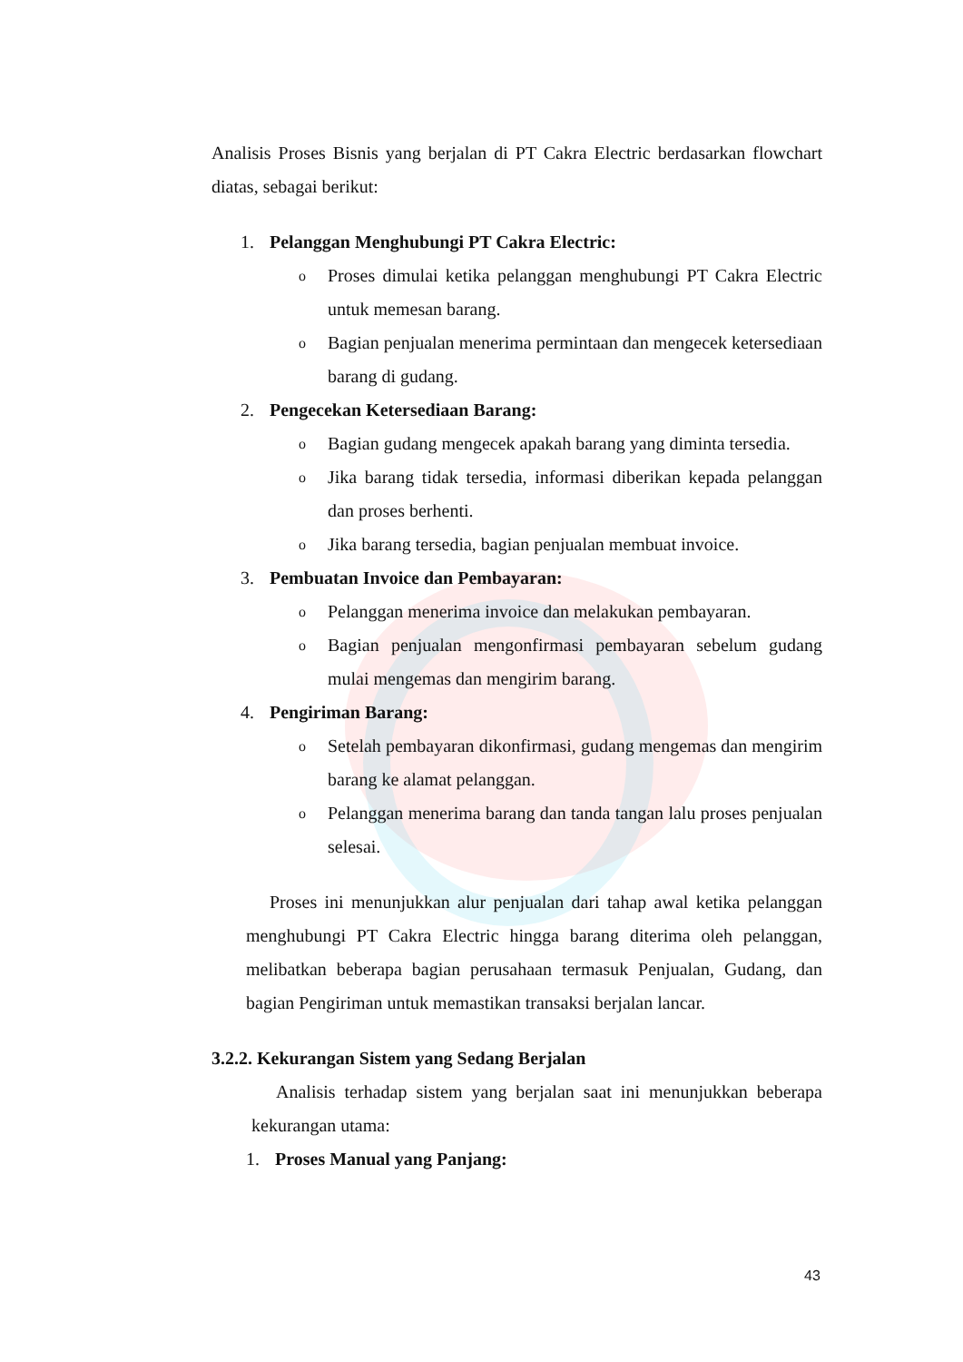Analisis Proses Bisnis yang berjalan di PT Cakra Electric berdasarkan flowchart diatas, sebagai berikut:
1. Pelanggan Menghubungi PT Cakra Electric:
o Proses dimulai ketika pelanggan menghubungi PT Cakra Electric untuk memesan barang.
o Bagian penjualan menerima permintaan dan mengecek ketersediaan barang di gudang.
2. Pengecekan Ketersediaan Barang:
o Bagian gudang mengecek apakah barang yang diminta tersedia.
o Jika barang tidak tersedia, informasi diberikan kepada pelanggan dan proses berhenti.
o Jika barang tersedia, bagian penjualan membuat invoice.
3. Pembuatan Invoice dan Pembayaran:
o Pelanggan menerima invoice dan melakukan pembayaran.
o Bagian penjualan mengonfirmasi pembayaran sebelum gudang mulai mengemas dan mengirim barang.
4. Pengiriman Barang:
o Setelah pembayaran dikonfirmasi, gudang mengemas dan mengirim barang ke alamat pelanggan.
o Pelanggan menerima barang dan tanda tangan lalu proses penjualan selesai.
Proses ini menunjukkan alur penjualan dari tahap awal ketika pelanggan menghubungi PT Cakra Electric hingga barang diterima oleh pelanggan, melibatkan beberapa bagian perusahaan termasuk Penjualan, Gudang, dan bagian Pengiriman untuk memastikan transaksi berjalan lancar.
3.2.2. Kekurangan Sistem yang Sedang Berjalan
Analisis terhadap sistem yang berjalan saat ini menunjukkan beberapa kekurangan utama:
1. Proses Manual yang Panjang:
43